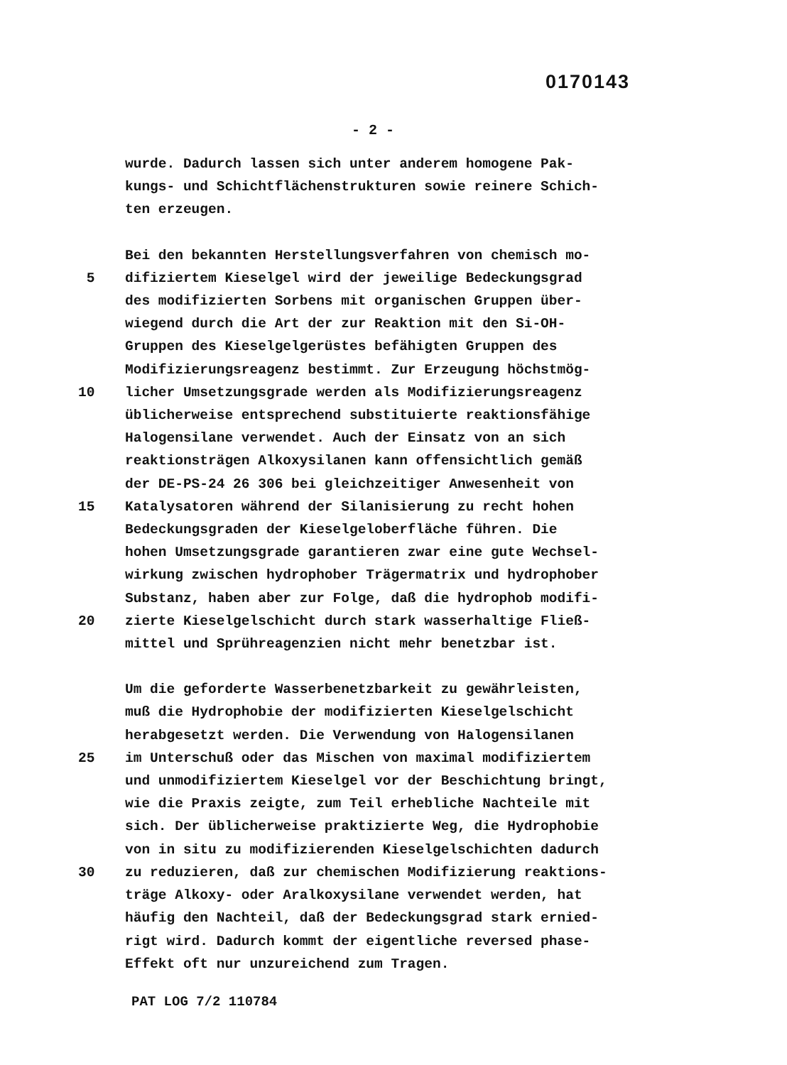0170143
- 2 -
wurde. Dadurch lassen sich unter anderem homogene Pak-
kungs- und Schichtflächenstrukturen sowie reinere Schich-
ten erzeugen.
Bei den bekannten Herstellungsverfahren von chemisch mo-
5 difiziertem Kieselgel wird der jeweilige Bedeckungsgrad
des modifizierten Sorbens mit organischen Gruppen über-
wiegend durch die Art der zur Reaktion mit den Si-OH-
Gruppen des Kieselgelgerüstes befähigten Gruppen des
Modifizierungsreagenz bestimmt. Zur Erzeugung höchstmög-
10 licher Umsetzungsgrade werden als Modifizierungsreagenz
üblicherweise entsprechend substituierte reaktionsfähige
Halogensilane verwendet. Auch der Einsatz von an sich
reaktionsträgen Alkoxysilanen kann offensichtlich gemäß
der DE-PS-24 26 306 bei gleichzeitiger Anwesenheit von
15 Katalysatoren während der Silanisierung zu recht hohen
Bedeckungsgraden der Kieselgeloberfläche führen. Die
hohen Umsetzungsgrade garantieren zwar eine gute Wechsel-
wirkung zwischen hydrophober Trägermatrix und hydrophober
Substanz, haben aber zur Folge, daß die hydrophob modifi-
20 zierte Kieselgelschicht durch stark wasserhaltige Fließ-
mittel und Sprühreagenzien nicht mehr benetzbar ist.
Um die geforderte Wasserbenetzbarkeit zu gewährleisten,
muß die Hydrophobie der modifizierten Kieselgelschicht
herabgesetzt werden. Die Verwendung von Halogensilanen
25 im Unterschuß oder das Mischen von maximal modifiziertem
und unmodifiziertem Kieselgel vor der Beschichtung bringt,
wie die Praxis zeigte, zum Teil erhebliche Nachteile mit
sich. Der üblicherweise praktizierte Weg, die Hydrophobie
von in situ zu modifizierenden Kieselgelschichten dadurch
30 zu reduzieren, daß zur chemischen Modifizierung reaktions-
träge Alkoxy- oder Aralkoxysilane verwendet werden, hat
häufig den Nachteil, daß der Bedeckungsgrad stark ernied-
rigt wird. Dadurch kommt der eigentliche reversed phase-
Effekt oft nur unzureichend zum Tragen.
PAT LOG 7/2 110784